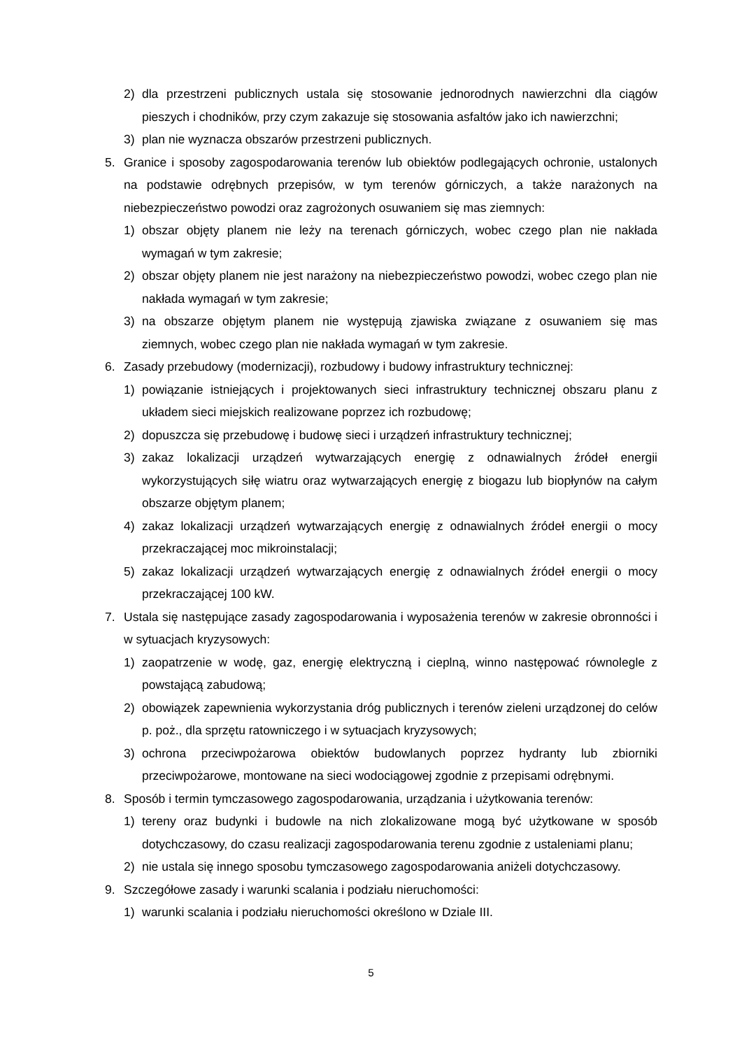2) dla przestrzeni publicznych ustala się stosowanie jednorodnych nawierzchni dla ciągów pieszych i chodników, przy czym zakazuje się stosowania asfaltów jako ich nawierzchni;
3) plan nie wyznacza obszarów przestrzeni publicznych.
5. Granice i sposoby zagospodarowania terenów lub obiektów podlegających ochronie, ustalonych na podstawie odrębnych przepisów, w tym terenów górniczych, a także narażonych na niebezpieczeństwo powodzi oraz zagrożonych osuwaniem się mas ziemnych:
1) obszar objęty planem nie leży na terenach górniczych, wobec czego plan nie nakłada wymagań w tym zakresie;
2) obszar objęty planem nie jest narażony na niebezpieczeństwo powodzi, wobec czego plan nie nakłada wymagań w tym zakresie;
3) na obszarze objętym planem nie występują zjawiska związane z osuwaniem się mas ziemnych, wobec czego plan nie nakłada wymagań w tym zakresie.
6. Zasady przebudowy (modernizacji), rozbudowy i budowy infrastruktury technicznej:
1) powiązanie istniejących i projektowanych sieci infrastruktury technicznej obszaru planu z układem sieci miejskich realizowane poprzez ich rozbudowę;
2) dopuszcza się przebudowę i budowę sieci i urządzeń infrastruktury technicznej;
3) zakaz lokalizacji urządzeń wytwarzających energię z odnawialnych źródeł energii wykorzystujących siłę wiatru oraz wytwarzających energię z biogazu lub biopłynów na całym obszarze objętym planem;
4) zakaz lokalizacji urządzeń wytwarzających energię z odnawialnych źródeł energii o mocy przekraczającej moc mikroinstalacji;
5) zakaz lokalizacji urządzeń wytwarzających energię z odnawialnych źródeł energii o mocy przekraczającej 100 kW.
7. Ustala się następujące zasady zagospodarowania i wyposażenia terenów w zakresie obronności i w sytuacjach kryzysowych:
1) zaopatrzenie w wodę, gaz, energię elektryczną i cieplną, winno następować równolegle z powstającą zabudową;
2) obowiązek zapewnienia wykorzystania dróg publicznych i terenów zieleni urządzonej do celów p. poż., dla sprzętu ratowniczego i w sytuacjach kryzysowych;
3) ochrona przeciwpożarowa obiektów budowlanych poprzez hydranty lub zbiorniki przeciwpożarowe, montowane na sieci wodociągowej zgodnie z przepisami odrębnymi.
8. Sposób i termin tymczasowego zagospodarowania, urządzania i użytkowania terenów:
1) tereny oraz budynki i budowle na nich zlokalizowane mogą być użytkowane w sposób dotychczasowy, do czasu realizacji zagospodarowania terenu zgodnie z ustaleniami planu;
2) nie ustala się innego sposobu tymczasowego zagospodarowania aniżeli dotychczasowy.
9. Szczegółowe zasady i warunki scalania i podziału nieruchomości:
1) warunki scalania i podziału nieruchomości określono w Dziale III.
5